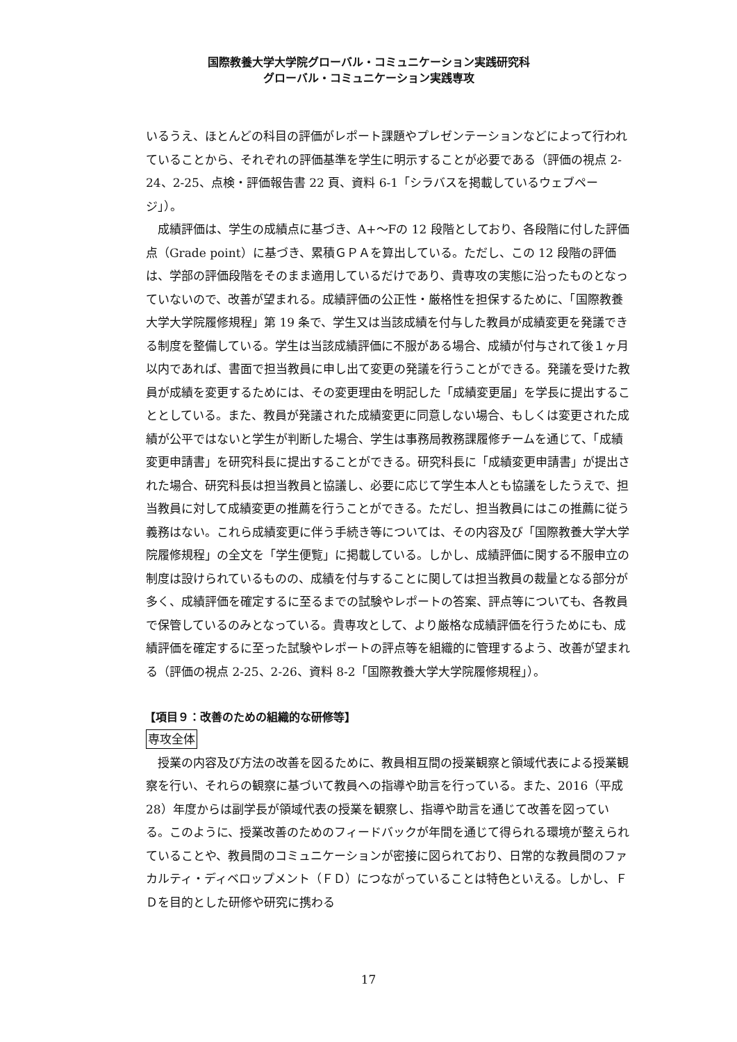国際教養大学大学院グローバル・コミュニケーション実践研究科
グローバル・コミュニケーション実践専攻
いるうえ、ほとんどの科目の評価がレポート課題やプレゼンテーションなどによって行われていることから、それぞれの評価基準を学生に明示することが必要である（評価の視点 2-24、2-25、点検・評価報告書 22 頁、資料 6-1「シラバスを掲載しているウェブページ」）。
成績評価は、学生の成績点に基づき、A+～Fの 12 段階としており、各段階に付した評価点（Grade point）に基づき、累積ＧＰＡを算出している。ただし、この 12 段階の評価は、学部の評価段階をそのまま適用しているだけであり、貴専攻の実態に沿ったものとなっていないので、改善が望まれる。成績評価の公正性・厳格性を担保するために、「国際教養大学大学院履修規程」第 19 条で、学生又は当該成績を付与した教員が成績変更を発議できる制度を整備している。学生は当該成績評価に不服がある場合、成績が付与されて後１ヶ月以内であれば、書面で担当教員に申し出て変更の発議を行うことができる。発議を受けた教員が成績を変更するためには、その変更理由を明記した「成績変更届」を学長に提出することとしている。また、教員が発議された成績変更に同意しない場合、もしくは変更された成績が公平ではないと学生が判断した場合、学生は事務局教務課履修チームを通じて、「成績変更申請書」を研究科長に提出することができる。研究科長に「成績変更申請書」が提出された場合、研究科長は担当教員と協議し、必要に応じて学生本人とも協議をしたうえで、担当教員に対して成績変更の推薦を行うことができる。ただし、担当教員にはこの推薦に従う義務はない。これら成績変更に伴う手続き等については、その内容及び「国際教養大学大学院履修規程」の全文を「学生便覧」に掲載している。しかし、成績評価に関する不服申立の制度は設けられているものの、成績を付与することに関しては担当教員の裁量となる部分が多く、成績評価を確定するに至るまでの試験やレポートの答案、評点等についても、各教員で保管しているのみとなっている。貴専攻として、より厳格な成績評価を行うためにも、成績評価を確定するに至った試験やレポートの評点等を組織的に管理するよう、改善が望まれる（評価の視点 2-25、2-26、資料 8-2「国際教養大学大学院履修規程」）。
【項目９：改善のための組織的な研修等】
専攻全体
授業の内容及び方法の改善を図るために、教員相互間の授業観察と領域代表による授業観察を行い、それらの観察に基づいて教員への指導や助言を行っている。また、2016（平成 28）年度からは副学長が領域代表の授業を観察し、指導や助言を通じて改善を図っている。このように、授業改善のためのフィードバックが年間を通じて得られる環境が整えられていることや、教員間のコミュニケーションが密接に図られており、日常的な教員間のファカルティ・ディベロップメント（ＦＤ）につながっていることは特色といえる。しかし、ＦＤを目的とした研修や研究に携わる
17